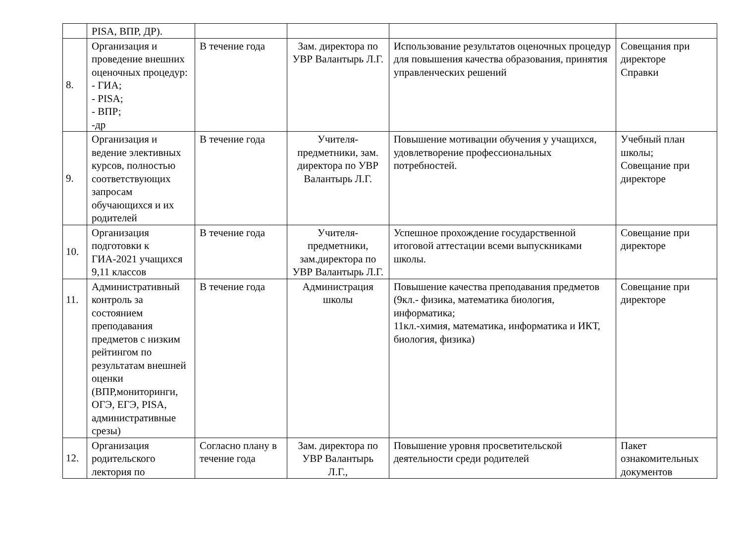| | PISA, ВПР, ДР). | | | | |
| 8. | Организация и проведение внешних оценочных процедур: - ГИА; - PISA; - ВПР; -др | В течение года | Зам. директора по УВР Валантырь Л.Г. | Использование результатов оценочных процедур для повышения качества образования, принятия управленческих решений | Совещания при директоре Справки |
| 9. | Организация и ведение элективных курсов, полностью соответствующих запросам обучающихся и их родителей | В течение года | Учителя-предметники, зам. директора по УВР Валантырь Л.Г. | Повышение мотивации обучения у учащихся, удовлетворение профессиональных потребностей. | Учебный план школы; Совещание при директоре |
| 10. | Организация подготовки к ГИА-2021 учащихся 9,11 классов | В течение года | Учителя-предметники, зам.директора по УВР Валантырь Л.Г. | Успешное прохождение государственной итоговой аттестации всеми выпускниками школы. | Совещание при директоре |
| 11. | Административный контроль за состоянием преподавания предметов с низким рейтингом по результатам внешней оценки (ВПР,мониторинги, ОГЭ, ЕГЭ, PISA, административные срезы) | В течение года | Администрация школы | Повышение качества преподавания предметов (9кл.- физика, математика биология, информатика; 11кл.-химия, математика, информатика и ИКТ, биология, физика) | Совещание при директоре |
| 12. | Организация родительского лектория по | Согласно плану в течение года | Зам. директора по УВР Валантырь Л.Г., | Повышение уровня просветительской деятельности среди родителей | Пакет ознакомительных документов |